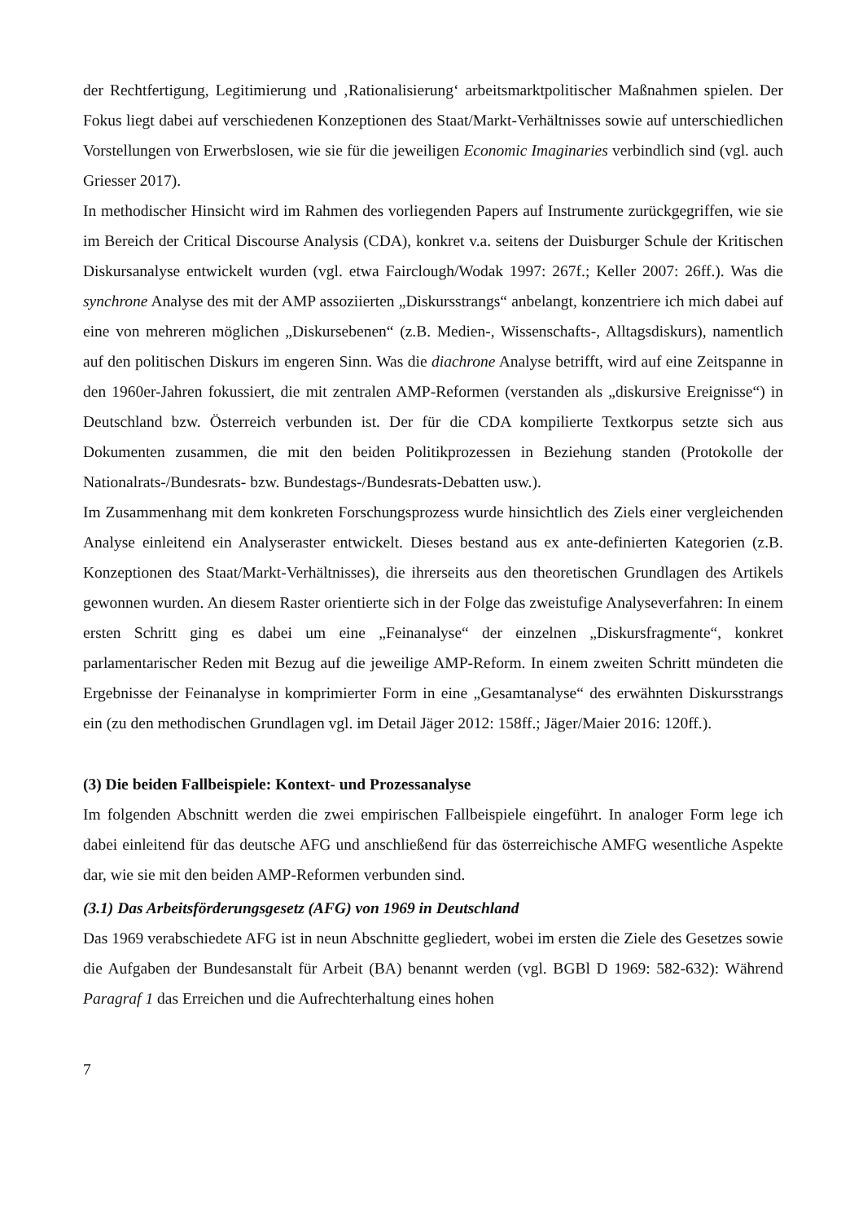der Rechtfertigung, Legitimierung und ‚Rationalisierung‘ arbeitsmarktpolitischer Maßnahmen spielen. Der Fokus liegt dabei auf verschiedenen Konzeptionen des Staat/Markt-Verhältnisses sowie auf unterschiedlichen Vorstellungen von Erwerbslosen, wie sie für die jeweiligen Economic Imaginaries verbindlich sind (vgl. auch Griesser 2017).
In methodischer Hinsicht wird im Rahmen des vorliegenden Papers auf Instrumente zurückgegriffen, wie sie im Bereich der Critical Discourse Analysis (CDA), konkret v.a. seitens der Duisburger Schule der Kritischen Diskursanalyse entwickelt wurden (vgl. etwa Fairclough/Wodak 1997: 267f.; Keller 2007: 26ff.). Was die synchrone Analyse des mit der AMP assoziierten „Diskursstrangs“ anbelangt, konzentriere ich mich dabei auf eine von mehreren möglichen „Diskursebenen“ (z.B. Medien-, Wissenschafts-, Alltagsdiskurs), namentlich auf den politischen Diskurs im engeren Sinn. Was die diachrone Analyse betrifft, wird auf eine Zeitspanne in den 1960er-Jahren fokussiert, die mit zentralen AMP-Reformen (verstanden als „diskursive Ereignisse“) in Deutschland bzw. Österreich verbunden ist. Der für die CDA kompilierte Textkorpus setzte sich aus Dokumenten zusammen, die mit den beiden Politikprozessen in Beziehung standen (Protokolle der Nationalrats-/Bundesrats- bzw. Bundestags-/Bundesrats-Debatten usw.).
Im Zusammenhang mit dem konkreten Forschungsprozess wurde hinsichtlich des Ziels einer vergleichenden Analyse einleitend ein Analyseraster entwickelt. Dieses bestand aus ex ante-definierten Kategorien (z.B. Konzeptionen des Staat/Markt-Verhältnisses), die ihrerseits aus den theoretischen Grundlagen des Artikels gewonnen wurden. An diesem Raster orientierte sich in der Folge das zweistufige Analyseverfahren: In einem ersten Schritt ging es dabei um eine „Feinanalyse“ der einzelnen „Diskursfragmente“, konkret parlamentarischer Reden mit Bezug auf die jeweilige AMP-Reform. In einem zweiten Schritt mündeten die Ergebnisse der Feinanalyse in komprimierter Form in eine „Gesamtanalyse“ des erwähnten Diskursstrangs ein (zu den methodischen Grundlagen vgl. im Detail Jäger 2012: 158ff.; Jäger/Maier 2016: 120ff.).
(3) Die beiden Fallbeispiele: Kontext- und Prozessanalyse
Im folgenden Abschnitt werden die zwei empirischen Fallbeispiele eingeführt. In analoger Form lege ich dabei einleitend für das deutsche AFG und anschließend für das österreichische AMFG wesentliche Aspekte dar, wie sie mit den beiden AMP-Reformen verbunden sind.
(3.1) Das Arbeitsförderungsgesetz (AFG) von 1969 in Deutschland
Das 1969 verabschiedete AFG ist in neun Abschnitte gegliedert, wobei im ersten die Ziele des Gesetzes sowie die Aufgaben der Bundesanstalt für Arbeit (BA) benannt werden (vgl. BGBl D 1969: 582-632): Während Paragraf 1 das Erreichen und die Aufrechterhaltung eines hohen
7